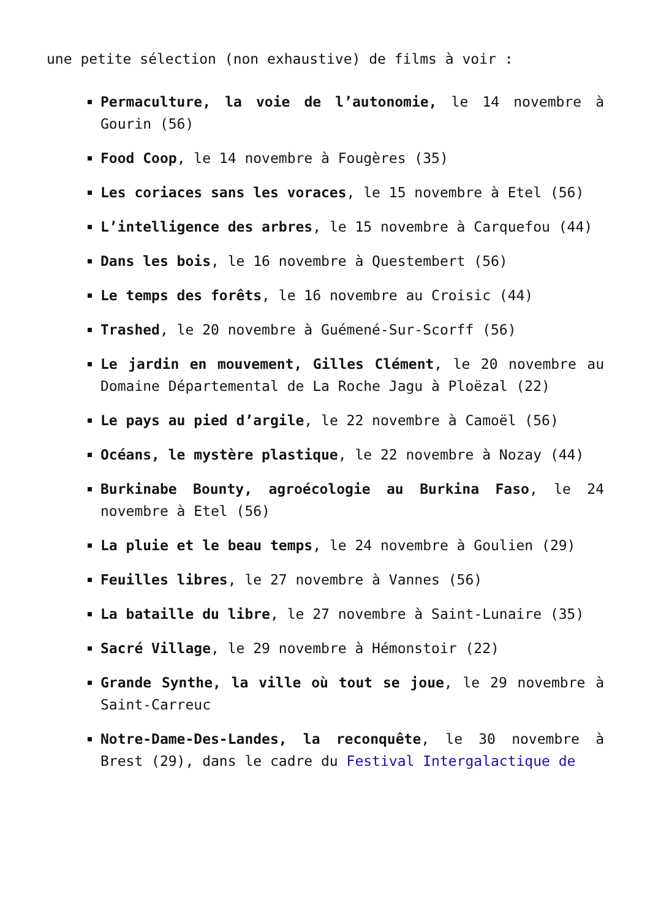une petite sélection (non exhaustive) de films à voir :
Permaculture, la voie de l’autonomie, le 14 novembre à Gourin (56)
Food Coop, le 14 novembre à Fougères (35)
Les coriaces sans les voraces, le 15 novembre à Etel (56)
L’intelligence des arbres, le 15 novembre à Carquefou (44)
Dans les bois, le 16 novembre à Questembert (56)
Le temps des forêts, le 16 novembre au Croisic (44)
Trashed, le 20 novembre à Guémené-Sur-Scorff (56)
Le jardin en mouvement, Gilles Clément, le 20 novembre au Domaine Départemental de La Roche Jagu à Ploëzal (22)
Le pays au pied d’argile, le 22 novembre à Camoël (56)
Océans, le mystère plastique, le 22 novembre à Nozay (44)
Burkinabe Bounty, agroécologie au Burkina Faso, le 24 novembre à Etel (56)
La pluie et le beau temps, le 24 novembre à Goulien (29)
Feuilles libres, le 27 novembre à Vannes (56)
La bataille du libre, le 27 novembre à Saint-Lunaire (35)
Sacré Village, le 29 novembre à Hémonstoir (22)
Grande Synthe, la ville où tout se joue, le 29 novembre à Saint-Carreuc
Notre-Dame-Des-Landes, la reconquête, le 30 novembre à Brest (29), dans le cadre du Festival Intergalactique de